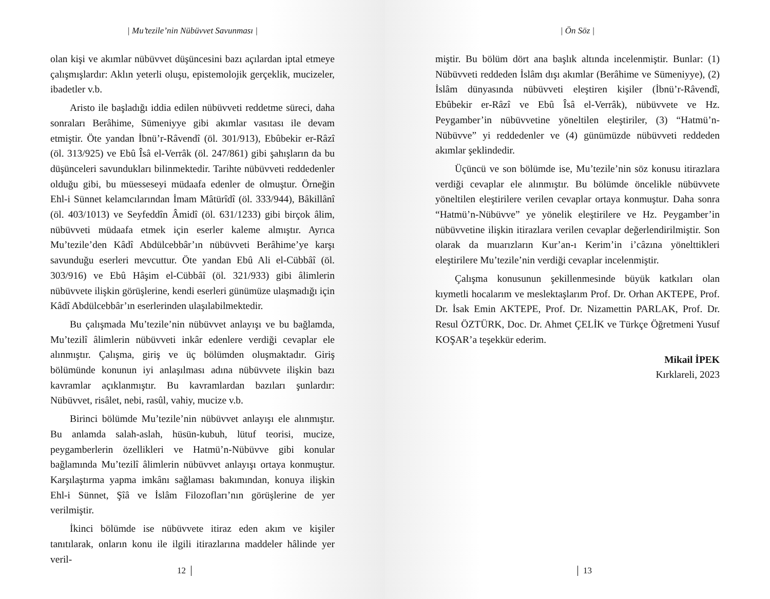| Mu’tezile’nin Nübüvvet Savunması |
olan kişi ve akımlar nübüvvet düşüncesini bazı açılardan iptal etmeye çalışmışlardır: Aklın yeterli oluşu, epistemolojik gerçeklik, mucizeler, ibadetler v.b.
Aristo ile başladığı iddia edilen nübüvveti reddetme süreci, daha sonraları Berâhime, Sümeniyye gibi akımlar vasıtası ile devam etmiştir. Öte yandan İbnü’r-Râvendî (öl. 301/913), Ebûbekir er-Râzî (öl. 313/925) ve Ebû Îsâ el-Verrâk (öl. 247/861) gibi şahışların da bu düşünceleri savundukları bilinmektedir. Tarihte nübüvveti reddedenler olduğu gibi, bu müesseseyi müdaafa edenler de olmuştur. Örneğin Ehl-i Sünnet kelamcılarından İmam Mâtürîdî (öl. 333/944), Bâkillânî (öl. 403/1013) ve Seyfeddîn Âmidî (öl. 631/1233) gibi birçok âlim, nübüvveti müdaafa etmek için eserler kaleme almıştır. Ayrıca Mu’tezile’den Kâdî Abdülcebbâr’ın nübüvveti Berâhime’ye karşı savunduğu eserleri mevcuttur. Öte yandan Ebû Ali el-Cübbâî (öl. 303/916) ve Ebû Hâşim el-Cübbâî (öl. 321/933) gibi âlimlerin nübüvvete ilişkin görüşlerine, kendi eserleri günümüze ulaşmadığı için Kâdî Abdülcebbâr’ın eserlerinden ulaşılabilmektedir.
Bu çalışmada Mu’tezile’nin nübüvvet anlayışı ve bu bağlamda, Mu’tezilî âlimlerin nübüvveti inkâr edenlere verdiği cevaplar ele alınmıştır. Çalışma, giriş ve üç bölümden oluşmaktadır. Giriş bölümünde konunun iyi anlaşılması adına nübüvvete ilişkin bazı kavramlar açıklanmıştır. Bu kavramlardan bazıları şunlardır: Nübüvvet, risâlet, nebi, rasûl, vahiy, mucize v.b.
Birinci bölümde Mu’tezile’nin nübüvvet anlayışı ele alınmıştır. Bu anlamda salah-aslah, hüsün-kubuh, lütuf teorisi, mucize, peygamberlerin özellikleri ve Hatmü’n-Nübüvve gibi konular bağlamında Mu’tezilî âlimlerin nübüvvet anlayışı ortaya konmuştur. Karşılaştırma yapma imkânı sağlaması bakımından, konuya ilişkin Ehl-i Sünnet, Şîâ ve İslâm Filozofları’nın görüşlerine de yer verilmiştir.
İkinci bölümde ise nübüvvete itiraz eden akım ve kişiler tanıtılarak, onların konu ile ilgili itirazlarına maddeler hâlinde yer veril-
12
| Ön Söz |
miştir. Bu bölüm dört ana başlık altında incelenmiştir. Bunlar: (1) Nübüvveti reddeden İslâm dışı akımlar (Berâhime ve Sümeniyye), (2) İslâm dünyasında nübüvveti eleştiren kişiler (İbnü’r-Râvendî, Ebûbekir er-Râzî ve Ebû Îsâ el-Verrâk), nübüvvete ve Hz. Peygamber’in nübüvvetine yöneltilen eleştiriler, (3) “Hatmü’n-Nübüvve” yi reddedenler ve (4) günümüzde nübüvveti reddeden akımlar şeklindedir.
Üçüncü ve son bölümde ise, Mu’tezile’nin söz konusu itirazlara verdiği cevaplar ele alınmıştır. Bu bölümde öncelikle nübüvvete yöneltilen eleştirilere verilen cevaplar ortaya konmuştur. Daha sonra “Hatmü’n-Nübüvve” ye yönelik eleştirilere ve Hz. Peygamber’in nübüvvetine ilişkin itirazlara verilen cevaplar değerlendirilmiştir. Son olarak da muarızların Kur’an-ı Kerim’in i’câzına yönelttikleri eleştirilere Mu’tezile’nin verdiği cevaplar incelenmiştir.
Çalışma konusunun şekillenmesinde büyük katkıları olan kıymetli hocalarım ve meslektaşlarım Prof. Dr. Orhan AKTEPE, Prof. Dr. İsak Emin AKTEPE, Prof. Dr. Nizamettin PARLAK, Prof. Dr. Resul ÖZTÜRK, Doc. Dr. Ahmet ÇELİK ve Türkçe Öğretmeni Yusuf KOŞAR’a teşekkür ederim.
Mikail İPEK
Kırklareli, 2023
13